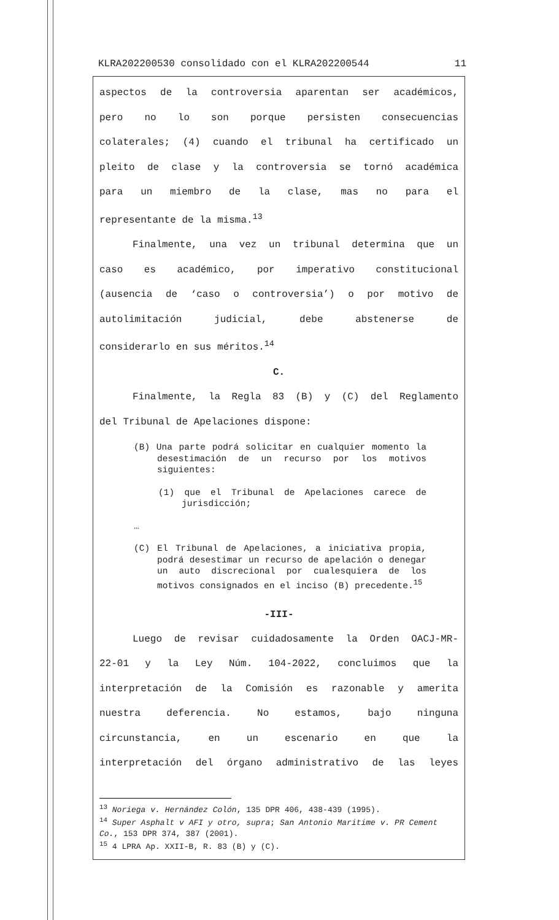KLRA202200530 consolidado con el KLRA202200544 11
aspectos de la controversia aparentan ser académicos,
pero no lo son porque persisten consecuencias
colaterales; (4) cuando el tribunal ha certificado un
pleito de clase y la controversia se tornó académica
para un miembro de la clase, mas no para el
representante de la misma.<sup>13</sup>
Finalmente, una vez un tribunal determina que un
caso es académico, por imperativo constitucional
(ausencia de ‘caso o controversia’) o por motivo de
autolimitación judicial, debe abstenerse de
considerarlo en sus méritos.<sup>14</sup>
C.
Finalmente, la Regla 83 (B) y (C) del Reglamento
del Tribunal de Apelaciones dispone:
(B) Una parte podrá solicitar en cualquier momento la desestimación de un recurso por los motivos siguientes:
(1) que el Tribunal de Apelaciones carece de jurisdicción;
…
(C) El Tribunal de Apelaciones, a iniciativa propia, podrá desestimar un recurso de apelación o denegar un auto discrecional por cualesquiera de los motivos consignados en el inciso (B) precedente.<sup>15</sup>
-III-
Luego de revisar cuidadosamente la Orden OACJ-MR-
22-01 y la Ley Núm. 104-2022, concluimos que la
interpretación de la Comisión es razonable y amerita
nuestra deferencia. No estamos, bajo ninguna
circunstancia, en un escenario en que la
interpretación del órgano administrativo de las leyes
<sup>13</sup> Noriega v. Hernández Colón, 135 DPR 406, 438-439 (1995).
<sup>14</sup> Super Asphalt v AFI y otro, supra; San Antonio Maritime v. PR Cement Co., 153 DPR 374, 387 (2001).
<sup>15</sup> 4 LPRA Ap. XXII-B, R. 83 (B) y (C).